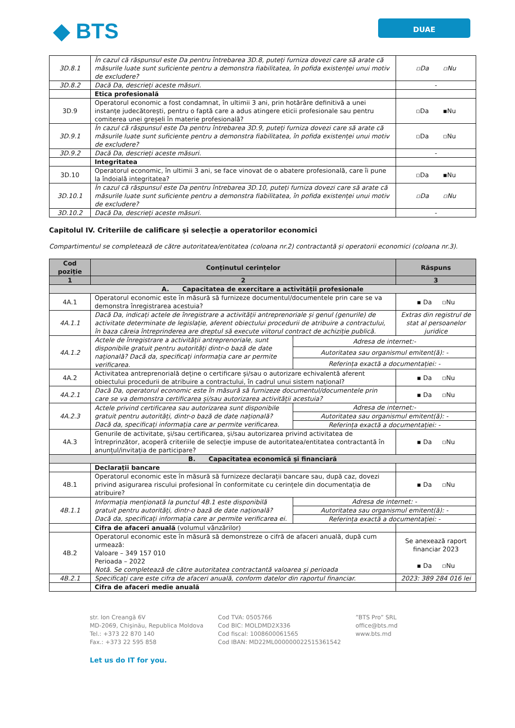◆ BTS
DUAE
| 3D.8.1 | În cazul că răspunsul este Da pentru întrebarea 3D.8, puteți furniza dovezi care să arate că măsurile luate sunt suficiente pentru a demonstra fiabilitatea, în pofida existenței unui motiv de excludere? | ▫Da ▫Nu |
| 3D.8.2 | Dacă Da, descrieți aceste măsuri. | - |
| | Etica profesională | |
| 3D.9 | Operatorul economic a fost condamnat, în ultimii 3 ani, prin hotărâre definitivă a unei instanțe judecătorești, pentru o faptă care a adus atingere eticii profesionale sau pentru comiterea unei greșeli în materie profesională? | ▫Da ▪Nu |
| 3D.9.1 | În cazul că răspunsul este Da pentru întrebarea 3D.9, puteți furniza dovezi care să arate că măsurile luate sunt suficiente pentru a demonstra fiabilitatea, în pofida existenței unui motiv de excludere? | ▫Da ▫Nu |
| 3D.9.2 | Dacă Da, descrieți aceste măsuri. | - |
| | Integritatea | |
| 3D.10 | Operatorul economic, în ultimii 3 ani, se face vinovat de o abatere profesională, care îi pune la îndoială integritatea? | ▫Da ▪Nu |
| 3D.10.1 | În cazul că răspunsul este Da pentru întrebarea 3D.10, puteți furniza dovezi care să arate că măsurile luate sunt suficiente pentru a demonstra fiabilitatea, în pofida existenței unui motiv de excludere? | ▫Da ▫Nu |
| 3D.10.2 | Dacă Da, descrieți aceste măsuri. | - |
Capitolul IV. Criteriile de calificare și selecție a operatorilor economici
Compartimentul se completează de către autoritatea/entitatea (coloana nr.2) contractantă și operatorii economici (coloana nr.3).
| Cod poziție | Conținutul cerințelor | | Răspuns |
| --- | --- | --- | --- |
| 1 | 2 | | 3 |
| A. Capacitatea de exercitare a activității profesionale | | | |
| 4A.1 | Operatorul economic este în măsură să furnizeze documentul/documentele prin care se va demonstra înregistrarea acestuia? | | ▪ Da ▫Nu |
| 4A.1.1 | Dacă Da, indicați actele de înregistrare a activității antreprenoriale și genul (genurile) de activitate determinate de legislație, aferent obiectului procedurii de atribuire a contractului, în baza căreia întreprinderea are dreptul să execute viitorul contract de achiziție publică. | | Extras din registrul de stat al persoanelor juridice |
| 4A.1.2 | Actele de înregistrare a activității antreprenoriale, sunt disponibile gratuit pentru autorități dintr-o bază de date națională? Dacă da, specificați informația care ar permite verificarea. | Adresa de internet:- | |
| | | Autoritatea sau organismul emitent(ă): - | |
| | | Referința exactă a documentației: - | |
| 4A.2 | Activitatea antreprenorială deține o certificare și/sau o autorizare echivalentă aferent obiectului procedurii de atribuire a contractului, în cadrul unui sistem național? | | ▪ Da ▫Nu |
| 4A.2.1 | Dacă Da, operatorul economic este în măsură să furnizeze documentul/documentele prin care se va demonstra certificarea și/sau autorizarea activității acestuia? | | ▪ Da ▫Nu |
| 4A.2.3 | Actele privind certificarea sau autorizarea sunt disponibile gratuit pentru autorități, dintr-o bază de date națională? Dacă da, specificați informația care ar permite verificarea. | Adresa de internet:- | |
| | | Autoritatea sau organismul emitent(ă): - | |
| | | Referința exactă a documentației: - | |
| 4A.3 | Genurile de activitate, și/sau certificarea, și/sau autorizarea privind activitatea de întreprinzător, acoperă criteriile de selecție impuse de autoritatea/entitatea contractantă în anunțul/invitația de participare? | | ▪ Da ▫Nu |
| B. Capacitatea economică și financiară | | | |
| | Declarații bancare | | |
| 4B.1 | Operatorul economic este în măsură să furnizeze declarații bancare sau, după caz, dovezi privind asigurarea riscului profesional în conformitate cu cerințele din documentația de atribuire? | | ▪ Da ▫Nu |
| 4B.1.1 | Informația menționată la punctul 4B.1 este disponibilă gratuit pentru autorități, dintr-o bază de date națională? Dacă da, specificați informația care ar permite verificarea ei. | Adresa de internet: - | |
| | | Autoritatea sau organismul emitent(ă): - | |
| | | Referința exactă a documentației: - | |
| | Cifra de afaceri anuală (volumul vânzărilor) | | |
| 4B.2 | Operatorul economic este în măsură să demonstreze o cifră de afaceri anuală, după cum urmează: Valoare – 349 157 010 Perioada – 2022 Notă. Se completează de către autoritatea contractantă valoarea și perioada | | Se anexează raport financiar 2023 ▪ Da ▫Nu |
| 4B.2.1 | Specificați care este cifra de afaceri anuală, conform datelor din raportul financiar. | | 2023: 389 284 016 lei |
| | Cifra de afaceri medie anuală | | |
str. Ion Creangă 6V
MD-2069, Chișinău, Republica Moldova
Tel.: +373 22 870 140
Fax.: +373 22 595 858
Cod TVA: 0505766
Cod BIC: MOLDMD2X336
Cod fiscal: 1008600061565
Cod IBAN: MD22ML000000022515361542
”BTS Pro” SRL
office@bts.md
www.bts.md
Let us do IT for you.